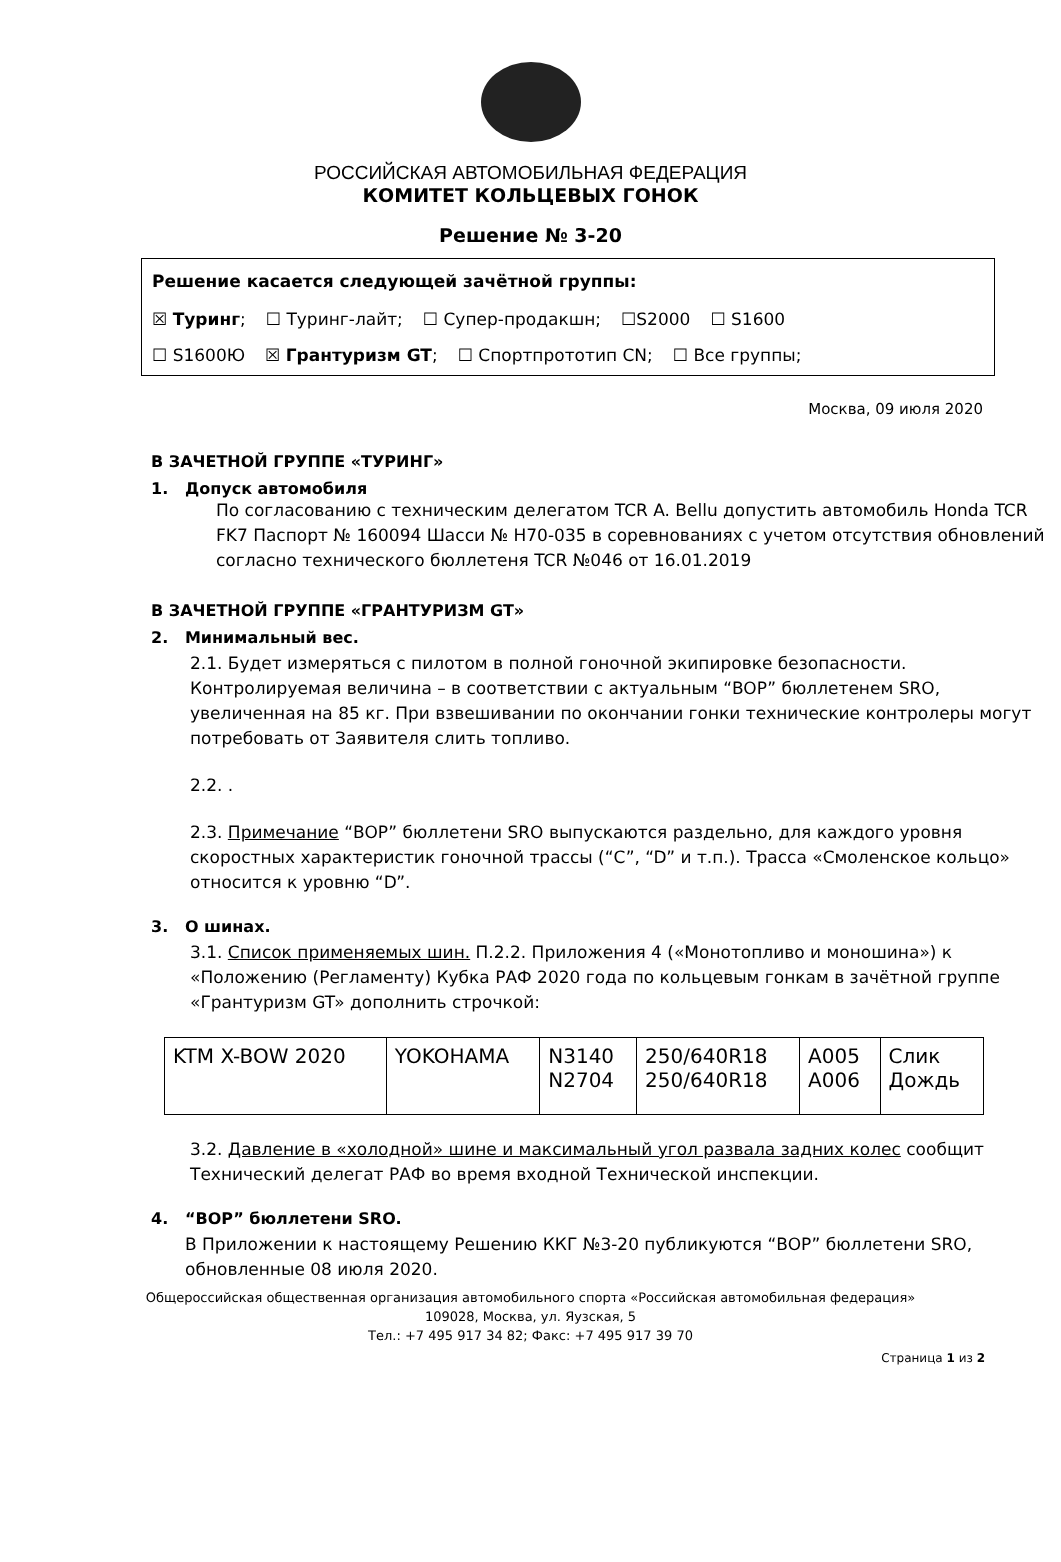РОССИЙСКАЯ АВТОМОБИЛЬНАЯ ФЕДЕРАЦИЯ
КОМИТЕТ КОЛЬЦЕВЫХ ГОНОК
Решение № 3-20
Решение касается следующей зачётной группы:
☒ Туринг; ☐ Туринг-лайт; ☐ Супер-продакшн; ☐S2000 ☐ S1600
☐ S1600Ю ☒ Грантуризм GT; ☐ Спортпрототип CN; ☐ Все группы;
Москва, 09 июля 2020
В ЗАЧЕТНОЙ ГРУППЕ «ТУРИНГ»
1. Допуск автомобиля
По согласованию с техническим делегатом TCR A. Bellu допустить автомобиль Honda TCR FK7 Паспорт № 160094 Шасси № H70-035 в соревнованиях с учетом отсутствия обновлений согласно технического бюллетеня TCR №046 от 16.01.2019
В ЗАЧЕТНОЙ ГРУППЕ «ГРАНТУРИЗМ GT»
2. Минимальный вес.
2.1. Будет измеряться с пилотом в полной гоночной экипировке безопасности. Контролируемая величина – в соответствии с актуальным “BOP” бюллетенем SRO, увеличенная на 85 кг. При взвешивании по окончании гонки технические контролеры могут потребовать от Заявителя слить топливо.
2.2. .
2.3. Примечание “BOP” бюллетени SRO выпускаются раздельно, для каждого уровня скоростных характеристик гоночной трассы (“C”, “D” и т.п.). Трасса «Смоленское кольцо» относится к уровню “D”.
3. О шинах.
3.1. Список применяемых шин. П.2.2. Приложения 4 («Монотопливо и моношина») к «Положению (Регламенту) Кубка РАФ 2020 года по кольцевым гонкам в зачётной группе «Грантуризм GT» дополнить строчкой:
| KTM X-BOW 2020 | YOKOHAMA | N3140 N2704 | 250/640R18 250/640R18 | A005 A006 | Слик Дождь |
3.2. Давление в «холодной» шине и максимальный угол развала задних колес сообщит Технический делегат РАФ во время входной Технической инспекции.
4. “BOP” бюллетени SRO.
В Приложении к настоящему Решению ККГ №3-20 публикуются “BOP” бюллетени SRO, обновленные 08 июля 2020.
Общероссийская общественная организация автомобильного спорта «Российская автомобильная федерация»
109028, Москва, ул. Яузская, 5
Тел.: +7 495 917 34 82; Факс: +7 495 917 39 70
Страница 1 из 2